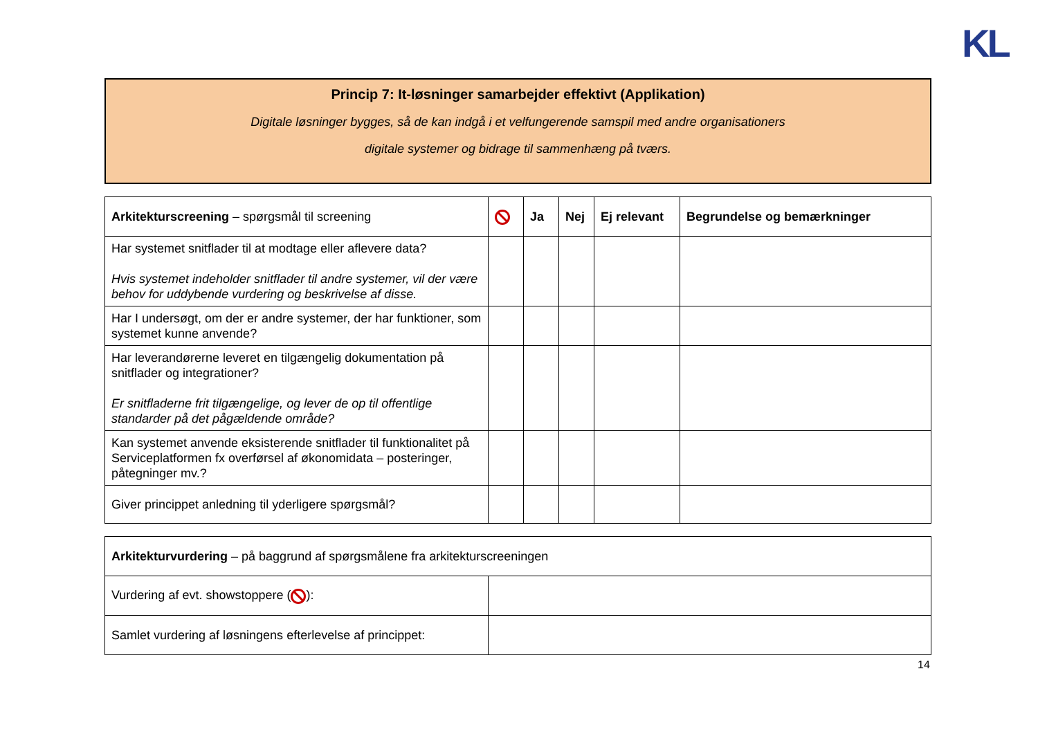KL
Princip 7: It-løsninger samarbejder effektivt (Applikation)
Digitale løsninger bygges, så de kan indgå i et velfungerende samspil med andre organisationers
digitale systemer og bidrage til sammenhæng på tværs.
| Arkitekturscreening – spørgsmål til screening | | Ja | Nej | Ej relevant | Begrundelse og bemærkninger |
| --- | --- | --- | --- | --- | --- |
| Har systemet snitflader til at modtage eller aflevere data? Hvis systemet indeholder snitflader til andre systemer, vil der være behov for uddybende vurdering og beskrivelse af disse. | | | | | |
| Har I undersøgt, om der er andre systemer, der har funktioner, som systemet kunne anvende? | | | | | |
| Har leverandørerne leveret en tilgængelig dokumentation på snitflader og integrationer? Er snitfladerne frit tilgængelige, og lever de op til offentlige standarder på det pågældende område? | | | | | |
| Kan systemet anvende eksisterende snitflader til funktionalitet på Serviceplatformen fx overførsel af økonomidata – posteringer, påtegninger mv.? | | | | | |
| Giver princippet anledning til yderligere spørgsmål? | | | | | |
| Arkitekturvurdering – på baggrund af spørgsmålene fra arkitekturscreeningen | |
| Vurdering af evt. showstoppere ( ): | |
| Samlet vurdering af løsningens efterlevelse af princippet: | |
14